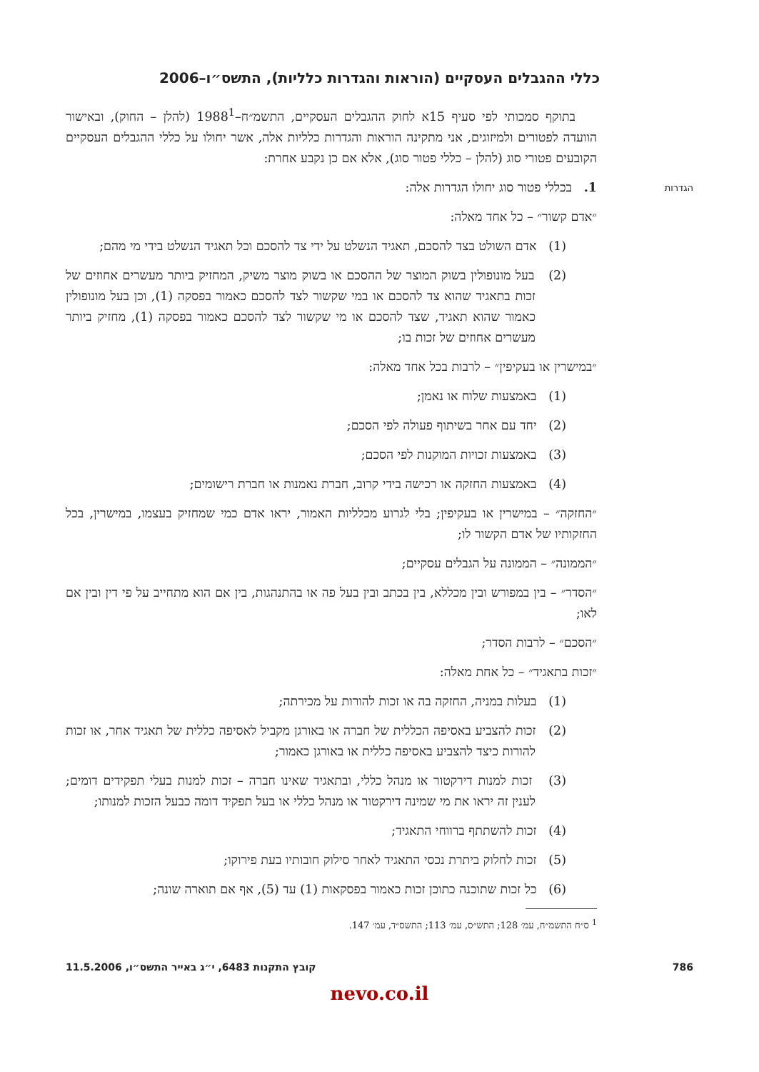כללי ההגבלים העסקיים (הוראות והגדרות כלליות), התשס״ו–2006
בתוקף סמכותי לפי סעיף 15א לחוק ההגבלים העסקיים, התשמ״ח–1988<sup>1</sup> (להלן – החוק), ובאישור הוועדה לפטורים ולמיזוגים, אני מתקינה הוראות והגדרות כלליות אלה, אשר יחולו על כללי ההגבלים העסקיים הקובעים פטורי סוג (להלן – כללי פטור סוג), אלא אם כן נקבע אחרת:
הגדרות
1. בכללי פטור סוג יחולו הגדרות אלה:
״אדם קשור״ – כל אחד מאלה:
(1) אדם השולט בצד להסכם, תאגיד הנשלט על ידי צד להסכם וכל תאגיד הנשלט בידי מי מהם;
(2) בעל מונופולין בשוק המוצר של ההסכם או בשוק מוצר משיק, המחזיק ביותר מעשרים אחוזים של זכות בתאגיד שהוא צד להסכם או במי שקשור לצד להסכם כאמור בפסקה (1), וכן בעל מונופולין כאמור שהוא תאגיד, שצד להסכם או מי שקשור לצד להסכם כאמור בפסקה (1), מחזיק ביותר מעשרים אחוזים של זכות בו;
״במישרין או בעקיפין״ – לרבות בכל אחד מאלה:
(1) באמצעות שלוח או נאמן;
(2) יחד עם אחר בשיתוף פעולה לפי הסכם;
(3) באמצעות זכויות המוקנות לפי הסכם;
(4) באמצעות החזקה או רכישה בידי קרוב, חברת נאמנות או חברת רישומים;
״החזקה״ – במישרין או בעקיפין; בלי לגרוע מכלליות האמור, יראו אדם כמי שמחזיק בעצמו, במישרין, בכל החזקותיו של אדם הקשור לו;
״הממונה״ – הממונה על הגבלים עסקיים;
״הסדר״ – בין במפורש ובין מכללא, בין בכתב ובין בעל פה או בהתנהגות, בין אם הוא מתחייב על פי דין ובין אם לאו;
״הסכם״ – לרבות הסדר;
״זכות בתאגיד״ – כל אחת מאלה:
(1) בעלות במניה, החזקה בה או זכות להורות על מכירתה;
(2) זכות להצביע באסיפה הכללית של חברה או באורגן מקביל לאסיפה כללית של תאגיד אחר, או זכות להורות כיצד להצביע באסיפה כללית או באורגן כאמור;
(3) זכות למנות דירקטור או מנהל כללי, ובתאגיד שאינו חברה – זכות למנות בעלי תפקידים דומים; לענין זה יראו את מי שמינה דירקטור או מנהל כללי או בעל תפקיד דומה כבעל הזכות למנותו;
(4) זכות להשתתף ברווחי התאגיד;
(5) זכות לחלוק ביתרת נכסי התאגיד לאחר סילוק חובותיו בעת פירוקו;
(6) כל זכות שתוכנה כתוכן זכות כאמור בפסקאות (1) עד (5), אף אם תוארה שונה;
<sup>1</sup> ס״ח התשמ״ח, עמ׳ 128; התש״ס, עמ׳ 113; התשס״ד, עמ׳ 147.
786 קובץ התקנות 6483, י״ג באייר התשס״ו, 11.5.2006
nevo.co.il